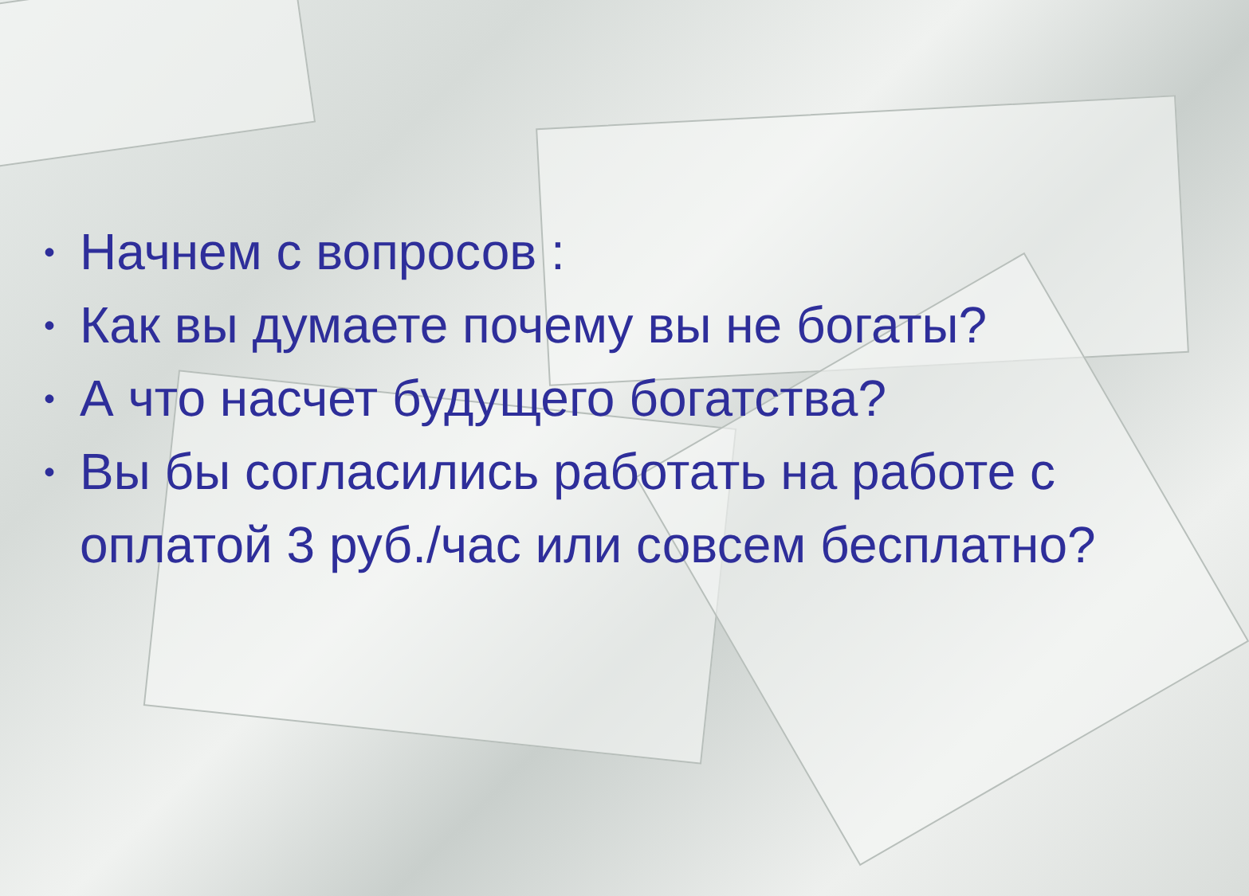• Начнем с вопросов :
• Как вы думаете почему вы не богаты?
• А что насчет будущего богатства?
• Вы бы согласились работать на работе с оплатой 3 руб./час или совсем бесплатно?